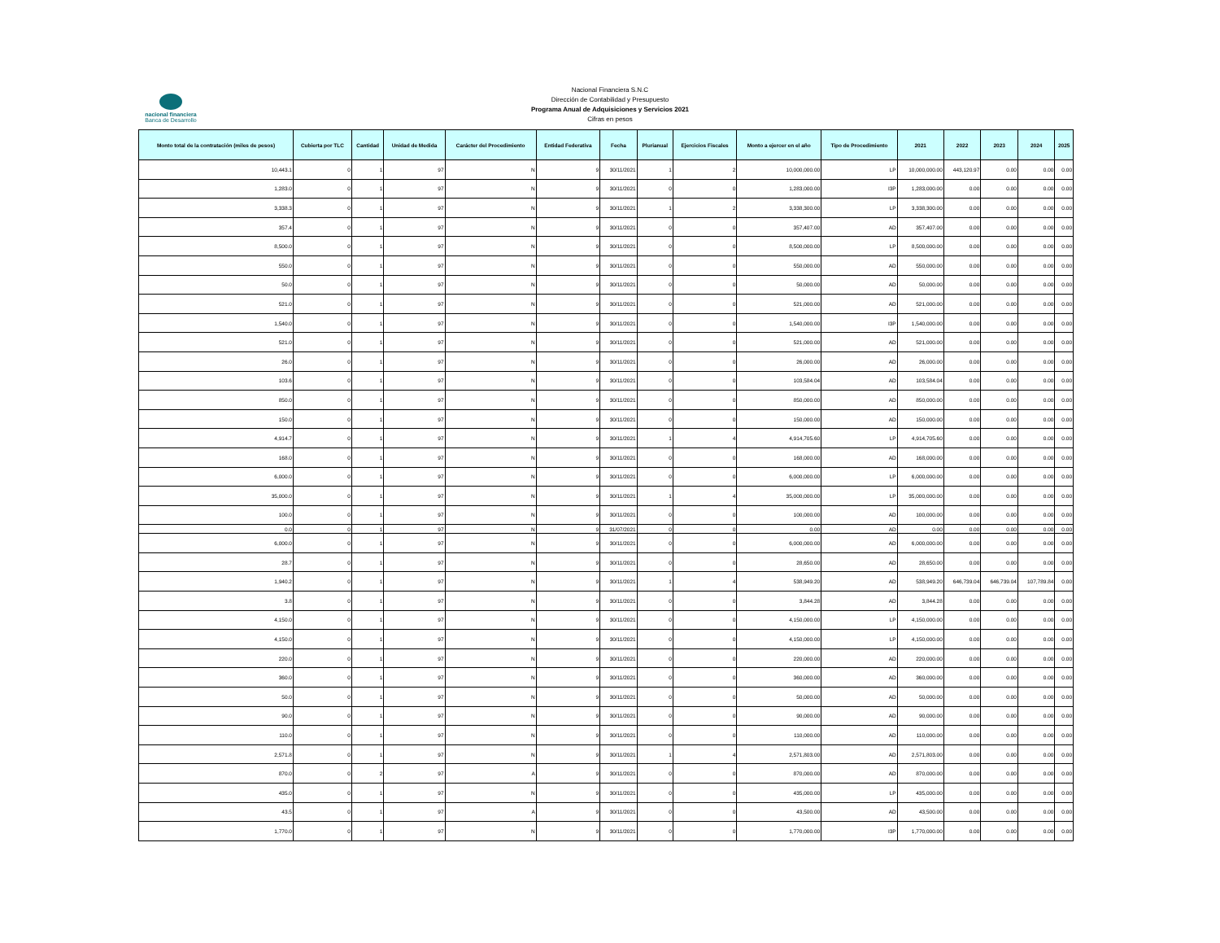nacional financiera
Banca de Desarrollo
Nacional Financiera S.N.C
Dirección de Contabilidad y Presupuesto
Programa Anual de Adquisiciones y Servicios 2021
Cifras en pesos
| Monto total de la contratación (miles de pesos) | Cubierta por TLC | Cantidad | Unidad de Medida | Carácter del Procedimiento | Entidad Federativa | Fecha | Plurianual | Ejercicios Fiscales | Monto a ejercer en el año | Tipo de Procedimiento | 2021 | 2022 | 2023 | 2024 | 2025 |
| --- | --- | --- | --- | --- | --- | --- | --- | --- | --- | --- | --- | --- | --- | --- | --- |
| 10,443.1 | 0 | 1 | 97 | N | 9 | 30/11/2021 | 1 | 2 | 10,000,000.00 | LP | 10,000,000.00 | 443,120.97 | 0.00 | 0.00 | 0.00 |
| 1,283.0 | 0 | 1 | 97 | N | 9 | 30/11/2021 | 0 | 0 | 1,283,000.00 | I3P | 1,283,000.00 | 0.00 | 0.00 | 0.00 | 0.00 |
| 3,338.3 | 0 | 1 | 97 | N | 9 | 30/11/2021 | 1 | 2 | 3,338,300.00 | LP | 3,338,300.00 | 0.00 | 0.00 | 0.00 | 0.00 |
| 357.4 | 0 | 1 | 97 | N | 9 | 30/11/2021 | 0 | 0 | 357,407.00 | AD | 357,407.00 | 0.00 | 0.00 | 0.00 | 0.00 |
| 8,500.0 | 0 | 1 | 97 | N | 9 | 30/11/2021 | 0 | 0 | 8,500,000.00 | LP | 8,500,000.00 | 0.00 | 0.00 | 0.00 | 0.00 |
| 550.0 | 0 | 1 | 97 | N | 9 | 30/11/2021 | 0 | 0 | 550,000.00 | AD | 550,000.00 | 0.00 | 0.00 | 0.00 | 0.00 |
| 50.0 | 0 | 1 | 97 | N | 9 | 30/11/2021 | 0 | 0 | 50,000.00 | AD | 50,000.00 | 0.00 | 0.00 | 0.00 | 0.00 |
| 521.0 | 0 | 1 | 97 | N | 9 | 30/11/2021 | 0 | 0 | 521,000.00 | AD | 521,000.00 | 0.00 | 0.00 | 0.00 | 0.00 |
| 1,540.0 | 0 | 1 | 97 | N | 9 | 30/11/2021 | 0 | 0 | 1,540,000.00 | I3P | 1,540,000.00 | 0.00 | 0.00 | 0.00 | 0.00 |
| 521.0 | 0 | 1 | 97 | N | 9 | 30/11/2021 | 0 | 0 | 521,000.00 | AD | 521,000.00 | 0.00 | 0.00 | 0.00 | 0.00 |
| 26.0 | 0 | 1 | 97 | N | 9 | 30/11/2021 | 0 | 0 | 26,000.00 | AD | 26,000.00 | 0.00 | 0.00 | 0.00 | 0.00 |
| 103.6 | 0 | 1 | 97 | N | 9 | 30/11/2021 | 0 | 0 | 103,584.04 | AD | 103,584.04 | 0.00 | 0.00 | 0.00 | 0.00 |
| 850.0 | 0 | 1 | 97 | N | 9 | 30/11/2021 | 0 | 0 | 850,000.00 | AD | 850,000.00 | 0.00 | 0.00 | 0.00 | 0.00 |
| 150.0 | 0 | 1 | 97 | N | 9 | 30/11/2021 | 0 | 0 | 150,000.00 | AD | 150,000.00 | 0.00 | 0.00 | 0.00 | 0.00 |
| 4,914.7 | 0 | 1 | 97 | N | 9 | 30/11/2021 | 1 | 4 | 4,914,705.60 | LP | 4,914,705.60 | 0.00 | 0.00 | 0.00 | 0.00 |
| 168.0 | 0 | 1 | 97 | N | 9 | 30/11/2021 | 0 | 0 | 168,000.00 | AD | 168,000.00 | 0.00 | 0.00 | 0.00 | 0.00 |
| 6,000.0 | 0 | 1 | 97 | N | 9 | 30/11/2021 | 0 | 0 | 6,000,000.00 | LP | 6,000,000.00 | 0.00 | 0.00 | 0.00 | 0.00 |
| 35,000.0 | 0 | 1 | 97 | N | 9 | 30/11/2021 | 1 | 4 | 35,000,000.00 | LP | 35,000,000.00 | 0.00 | 0.00 | 0.00 | 0.00 |
| 100.0 | 0 | 1 | 97 | N | 9 | 30/11/2021 | 0 | 0 | 100,000.00 | AD | 100,000.00 | 0.00 | 0.00 | 0.00 | 0.00 |
| 0.0 | 0 | 1 | 97 | N | 9 | 31/07/2021 | 0 | 0 | 0.00 | AD | 0.00 | 0.00 | 0.00 | 0.00 | 0.00 |
| 6,000.0 | 0 | 1 | 97 | N | 9 | 30/11/2021 | 0 | 0 | 6,000,000.00 | AD | 6,000,000.00 | 0.00 | 0.00 | 0.00 | 0.00 |
| 28.7 | 0 | 1 | 97 | N | 9 | 30/11/2021 | 0 | 0 | 28,650.00 | AD | 28,650.00 | 0.00 | 0.00 | 0.00 | 0.00 |
| 1,940.2 | 0 | 1 | 97 | N | 9 | 30/11/2021 | 1 | 4 | 538,949.20 | AD | 538,949.20 | 646,739.04 | 646,739.04 | 107,789.84 | 0.00 |
| 3.8 | 0 | 1 | 97 | N | 9 | 30/11/2021 | 0 | 0 | 3,844.28 | AD | 3,844.28 | 0.00 | 0.00 | 0.00 | 0.00 |
| 4,150.0 | 0 | 1 | 97 | N | 9 | 30/11/2021 | 0 | 0 | 4,150,000.00 | LP | 4,150,000.00 | 0.00 | 0.00 | 0.00 | 0.00 |
| 4,150.0 | 0 | 1 | 97 | N | 9 | 30/11/2021 | 0 | 0 | 4,150,000.00 | LP | 4,150,000.00 | 0.00 | 0.00 | 0.00 | 0.00 |
| 220.0 | 0 | 1 | 97 | N | 9 | 30/11/2021 | 0 | 0 | 220,000.00 | AD | 220,000.00 | 0.00 | 0.00 | 0.00 | 0.00 |
| 360.0 | 0 | 1 | 97 | N | 9 | 30/11/2021 | 0 | 0 | 360,000.00 | AD | 360,000.00 | 0.00 | 0.00 | 0.00 | 0.00 |
| 50.0 | 0 | 1 | 97 | N | 9 | 30/11/2021 | 0 | 0 | 50,000.00 | AD | 50,000.00 | 0.00 | 0.00 | 0.00 | 0.00 |
| 90.0 | 0 | 1 | 97 | N | 9 | 30/11/2021 | 0 | 0 | 90,000.00 | AD | 90,000.00 | 0.00 | 0.00 | 0.00 | 0.00 |
| 110.0 | 0 | 1 | 97 | N | 9 | 30/11/2021 | 0 | 0 | 110,000.00 | AD | 110,000.00 | 0.00 | 0.00 | 0.00 | 0.00 |
| 2,571.8 | 0 | 1 | 97 | N | 9 | 30/11/2021 | 1 | 4 | 2,571,803.00 | AD | 2,571,803.00 | 0.00 | 0.00 | 0.00 | 0.00 |
| 870.0 | 0 | 2 | 97 | A | 9 | 30/11/2021 | 0 | 0 | 870,000.00 | AD | 870,000.00 | 0.00 | 0.00 | 0.00 | 0.00 |
| 435.0 | 0 | 1 | 97 | N | 9 | 30/11/2021 | 0 | 0 | 435,000.00 | LP | 435,000.00 | 0.00 | 0.00 | 0.00 | 0.00 |
| 43.5 | 0 | 1 | 97 | A | 9 | 30/11/2021 | 0 | 0 | 43,500.00 | AD | 43,500.00 | 0.00 | 0.00 | 0.00 | 0.00 |
| 1,770.0 | 0 | 1 | 97 | N | 9 | 30/11/2021 | 0 | 0 | 1,770,000.00 | I3P | 1,770,000.00 | 0.00 | 0.00 | 0.00 | 0.00 |